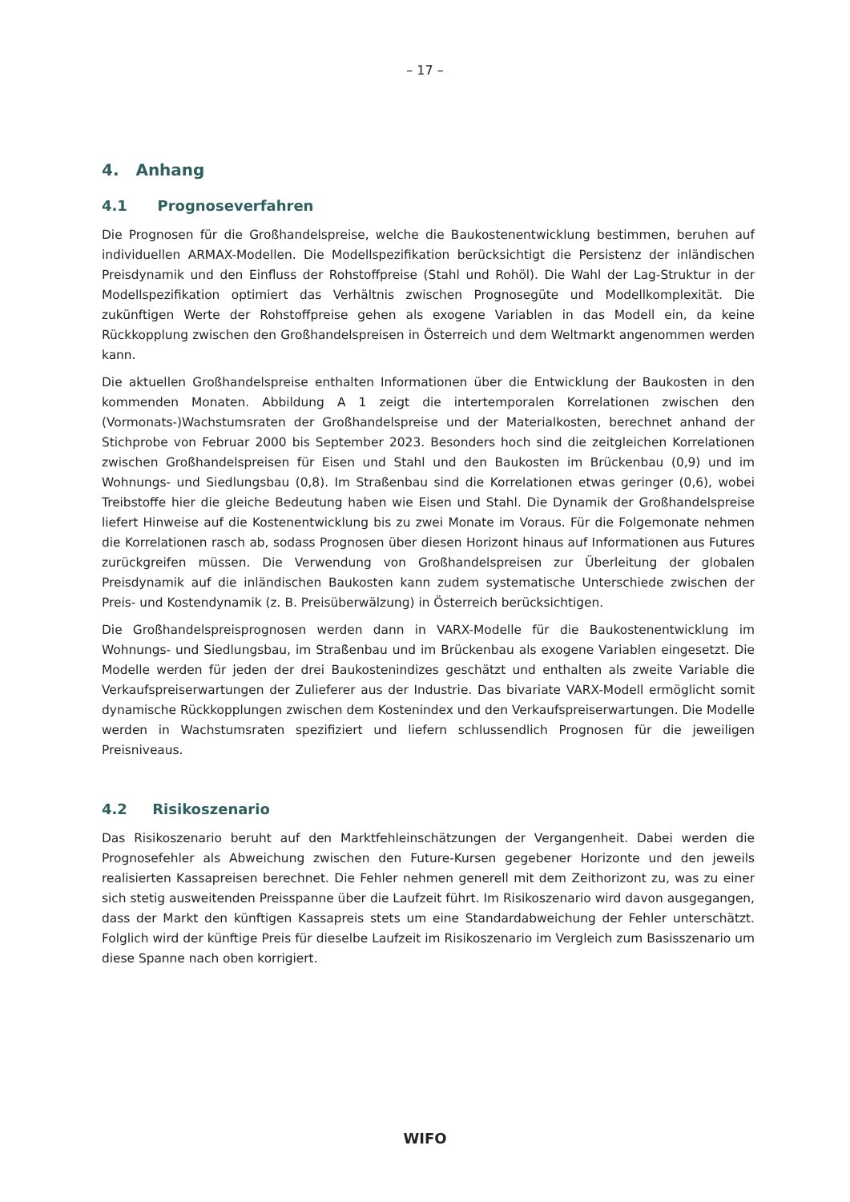– 17 –
4. Anhang
4.1 Prognoseverfahren
Die Prognosen für die Großhandelspreise, welche die Baukostenentwicklung bestimmen, beruhen auf individuellen ARMAX-Modellen. Die Modellspezifikation berücksichtigt die Persistenz der inländischen Preisdynamik und den Einfluss der Rohstoffpreise (Stahl und Rohöl). Die Wahl der Lag-Struktur in der Modellspezifikation optimiert das Verhältnis zwischen Prognosegüte und Modellkomplexität. Die zukünftigen Werte der Rohstoffpreise gehen als exogene Variablen in das Modell ein, da keine Rückkopplung zwischen den Großhandelspreisen in Österreich und dem Weltmarkt angenommen werden kann.
Die aktuellen Großhandelspreise enthalten Informationen über die Entwicklung der Baukosten in den kommenden Monaten. Abbildung A 1 zeigt die intertemporalen Korrelationen zwischen den (Vormonats-)Wachstumsraten der Großhandelspreise und der Materialkosten, berechnet anhand der Stichprobe von Februar 2000 bis September 2023. Besonders hoch sind die zeitgleichen Korrelationen zwischen Großhandelspreisen für Eisen und Stahl und den Baukosten im Brückenbau (0,9) und im Wohnungs- und Siedlungsbau (0,8). Im Straßenbau sind die Korrelationen etwas geringer (0,6), wobei Treibstoffe hier die gleiche Bedeutung haben wie Eisen und Stahl. Die Dynamik der Großhandelspreise liefert Hinweise auf die Kostenentwicklung bis zu zwei Monate im Voraus. Für die Folgemonate nehmen die Korrelationen rasch ab, sodass Prognosen über diesen Horizont hinaus auf Informationen aus Futures zurückgreifen müssen. Die Verwendung von Großhandelspreisen zur Überleitung der globalen Preisdynamik auf die inländischen Baukosten kann zudem systematische Unterschiede zwischen der Preis- und Kostendynamik (z. B. Preisüberwälzung) in Österreich berücksichtigen.
Die Großhandelspreisprognosen werden dann in VARX-Modelle für die Baukostenentwicklung im Wohnungs- und Siedlungsbau, im Straßenbau und im Brückenbau als exogene Variablen eingesetzt. Die Modelle werden für jeden der drei Baukostenindizes geschätzt und enthalten als zweite Variable die Verkaufspreiserwartungen der Zulieferer aus der Industrie. Das bivariate VARX-Modell ermöglicht somit dynamische Rückkopplungen zwischen dem Kostenindex und den Verkaufspreiserwartungen. Die Modelle werden in Wachstumsraten spezifiziert und liefern schlussendlich Prognosen für die jeweiligen Preisniveaus.
4.2 Risikoszenario
Das Risikoszenario beruht auf den Marktfehleinschätzungen der Vergangenheit. Dabei werden die Prognosefehler als Abweichung zwischen den Future-Kursen gegebener Horizonte und den jeweils realisierten Kassapreisen berechnet. Die Fehler nehmen generell mit dem Zeithorizont zu, was zu einer sich stetig ausweitenden Preisspanne über die Laufzeit führt. Im Risikoszenario wird davon ausgegangen, dass der Markt den künftigen Kassapreis stets um eine Standardabweichung der Fehler unterschätzt. Folglich wird der künftige Preis für dieselbe Laufzeit im Risikoszenario im Vergleich zum Basisszenario um diese Spanne nach oben korrigiert.
WIFO